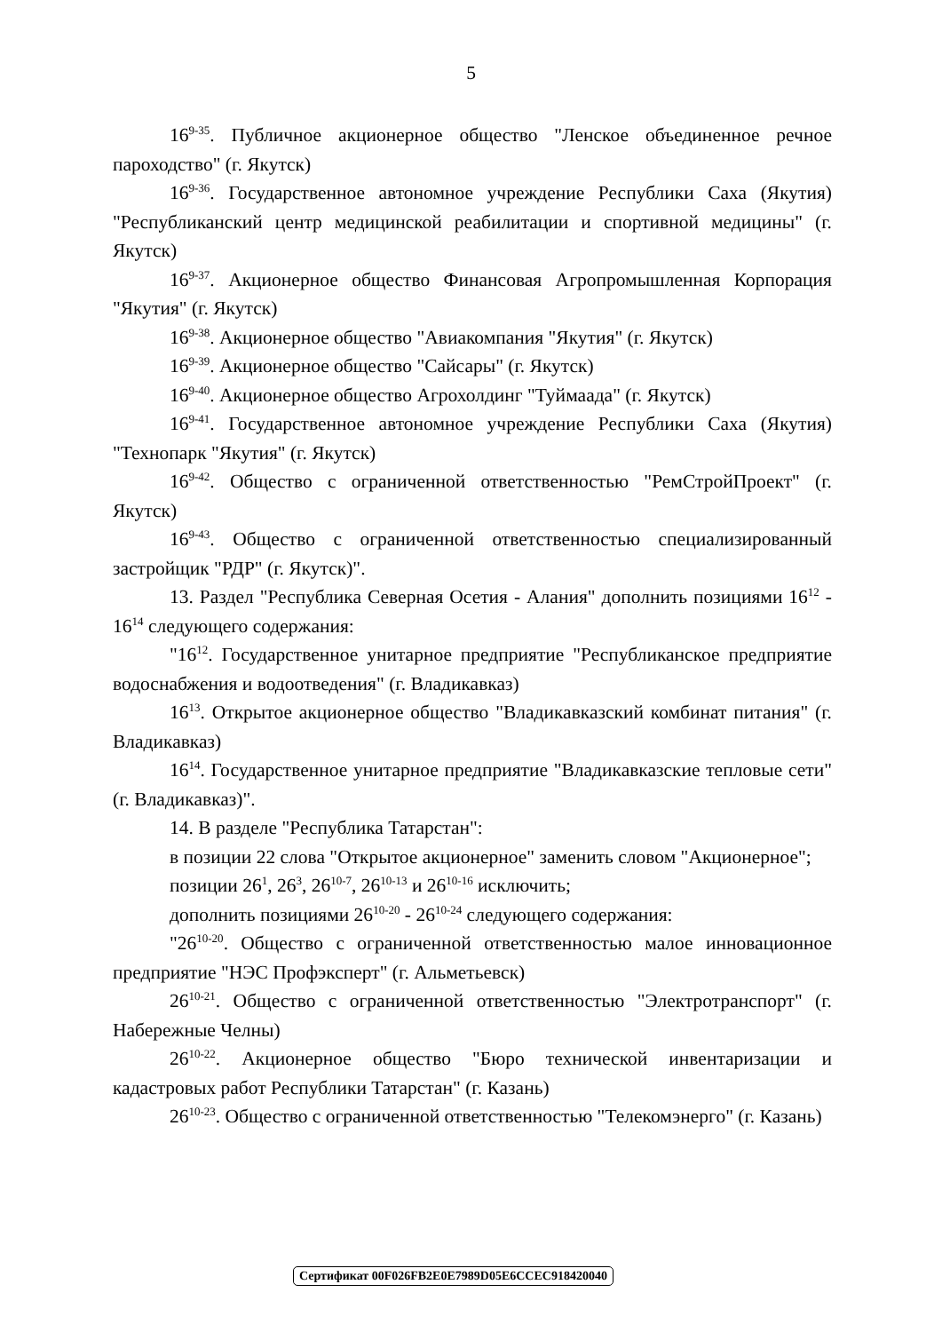5
16<sup>9-35</sup>. Публичное акционерное общество "Ленское объединенное речное пароходство" (г. Якутск)
16<sup>9-36</sup>. Государственное автономное учреждение Республики Саха (Якутия) "Республиканский центр медицинской реабилитации и спортивной медицины" (г. Якутск)
16<sup>9-37</sup>. Акционерное общество Финансовая Агропромышленная Корпорация "Якутия" (г. Якутск)
16<sup>9-38</sup>. Акционерное общество "Авиакомпания "Якутия" (г. Якутск)
16<sup>9-39</sup>. Акционерное общество "Сайсары" (г. Якутск)
16<sup>9-40</sup>. Акционерное общество Агрохолдинг "Туймаада" (г. Якутск)
16<sup>9-41</sup>. Государственное автономное учреждение Республики Саха (Якутия) "Технопарк "Якутия" (г. Якутск)
16<sup>9-42</sup>. Общество с ограниченной ответственностью "РемСтройПроект" (г. Якутск)
16<sup>9-43</sup>. Общество с ограниченной ответственностью специализированный застройщик "РДР" (г. Якутск)".
13. Раздел "Республика Северная Осетия - Алания" дополнить позициями 16<sup>12</sup> - 16<sup>14</sup> следующего содержания:
"16<sup>12</sup>. Государственное унитарное предприятие "Республиканское предприятие водоснабжения и водоотведения" (г. Владикавказ)
16<sup>13</sup>. Открытое акционерное общество "Владикавказский комбинат питания" (г. Владикавказ)
16<sup>14</sup>. Государственное унитарное предприятие "Владикавказские тепловые сети" (г. Владикавказ)".
14. В разделе "Республика Татарстан":
в позиции 22 слова "Открытое акционерное" заменить словом "Акционерное";
позиции 26<sup>1</sup>, 26<sup>3</sup>, 26<sup>10-7</sup>, 26<sup>10-13</sup> и 26<sup>10-16</sup> исключить;
дополнить позициями 26<sup>10-20</sup> - 26<sup>10-24</sup> следующего содержания:
"26<sup>10-20</sup>. Общество с ограниченной ответственностью малое инновационное предприятие "НЭС Профэксперт" (г. Альметьевск)
26<sup>10-21</sup>. Общество с ограниченной ответственностью "Электротранспорт" (г. Набережные Челны)
26<sup>10-22</sup>. Акционерное общество "Бюро технической инвентаризации и кадастровых работ Республики Татарстан" (г. Казань)
26<sup>10-23</sup>. Общество с ограниченной ответственностью "Телекомэнерго" (г. Казань)
Сертификат 00F026FB2E0E7989D05E6CCEC918420040